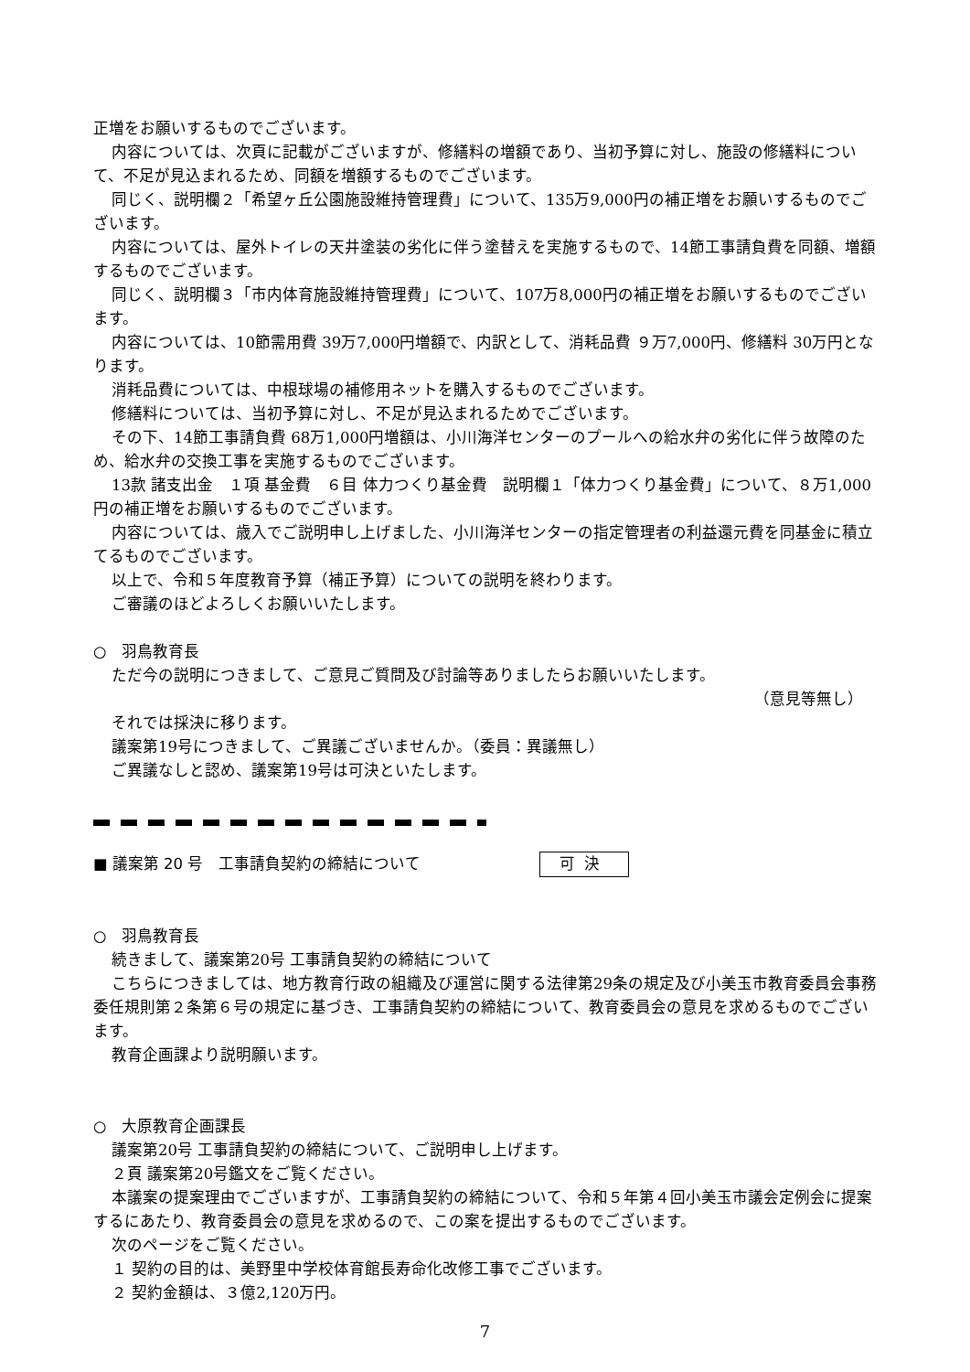正増をお願いするものでございます。
内容については、次頁に記載がございますが、修繕料の増額であり、当初予算に対し、施設の修繕料について、不足が見込まれるため、同額を増額するものでございます。
同じく、説明欄２「希望ヶ丘公園施設維持管理費」について、135万9,000円の補正増をお願いするものでございます。
内容については、屋外トイレの天井塗装の劣化に伴う塗替えを実施するもので、14節工事請負費を同額、増額するものでございます。
同じく、説明欄３「市内体育施設維持管理費」について、107万8,000円の補正増をお願いするものでございます。
内容については、10節需用費 39万7,000円増額で、内訳として、消耗品費 ９万7,000円、修繕料 30万円となります。
消耗品費については、中根球場の補修用ネットを購入するものでございます。
修繕料については、当初予算に対し、不足が見込まれるためでございます。
その下、14節工事請負費 68万1,000円増額は、小川海洋センターのプールへの給水弁の劣化に伴う故障のため、給水弁の交換工事を実施するものでございます。
13款 諸支出金　１項 基金費　６目 体力つくり基金費　説明欄１「体力つくり基金費」について、８万1,000円の補正増をお願いするものでございます。
内容については、歳入でご説明申し上げました、小川海洋センターの指定管理者の利益還元費を同基金に積立てるものでございます。
以上で、令和５年度教育予算（補正予算）についての説明を終わります。
ご審議のほどよろしくお願いいたします。
○　羽鳥教育長
ただ今の説明につきまして、ご意見ご質問及び討論等ありましたらお願いいたします。
（意見等無し）
それでは採決に移ります。
議案第19号につきまして、ご異議ございませんか。（委員：異議無し）
ご異議なしと認め、議案第19号は可決といたします。
■ 議案第 20 号　工事請負契約の締結について 可決
○　羽鳥教育長
続きまして、議案第20号 工事請負契約の締結について
こちらにつきましては、地方教育行政の組織及び運営に関する法律第29条の規定及び小美玉市教育委員会事務委任規則第２条第６号の規定に基づき、工事請負契約の締結について、教育委員会の意見を求めるものでございます。
教育企画課より説明願います。
○　大原教育企画課長
議案第20号 工事請負契約の締結について、ご説明申し上げます。
２頁 議案第20号鑑文をご覧ください。
本議案の提案理由でございますが、工事請負契約の締結について、令和５年第４回小美玉市議会定例会に提案するにあたり、教育委員会の意見を求めるので、この案を提出するものでございます。
次のページをご覧ください。
１ 契約の目的は、美野里中学校体育館長寿命化改修工事でございます。
２ 契約金額は、３億2,120万円。
7